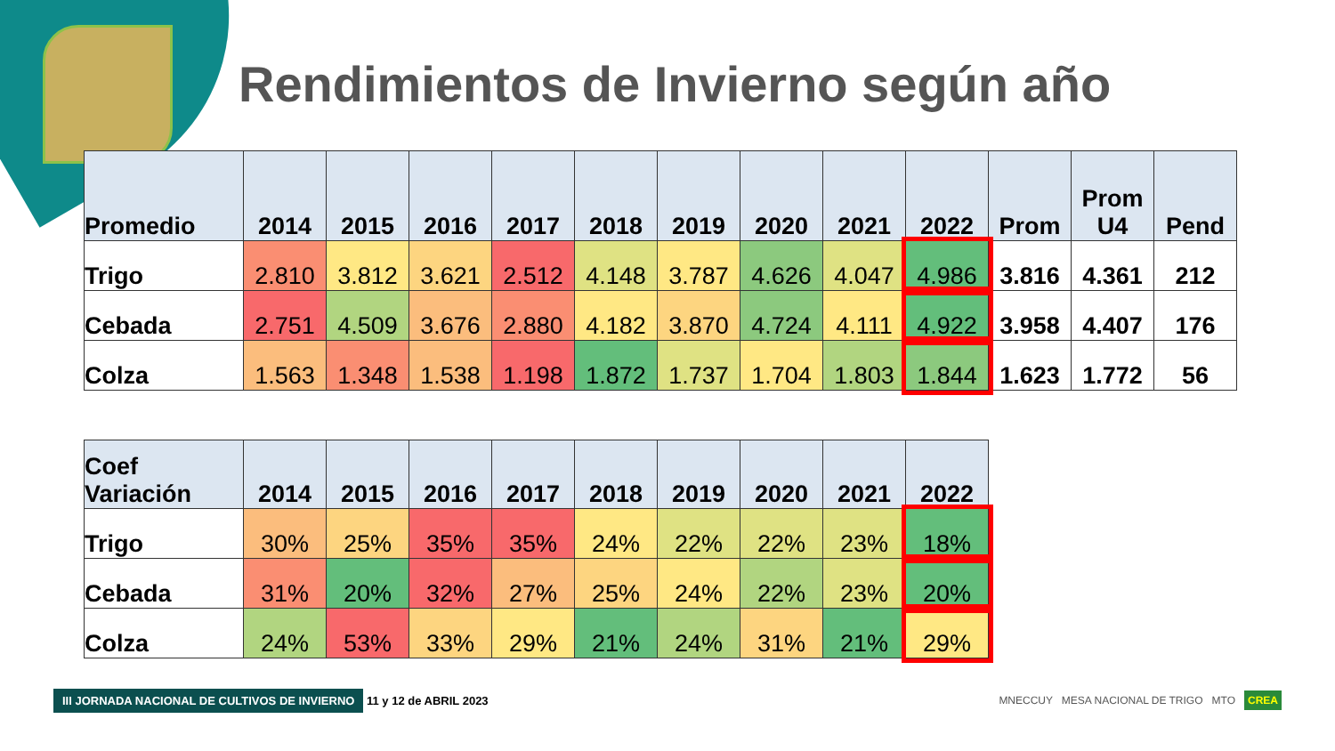Rendimientos de Invierno según año
| Promedio | 2014 | 2015 | 2016 | 2017 | 2018 | 2019 | 2020 | 2021 | 2022 | Prom | Prom U4 | Pend |
| --- | --- | --- | --- | --- | --- | --- | --- | --- | --- | --- | --- | --- |
| Trigo | 2.810 | 3.812 | 3.621 | 2.512 | 4.148 | 3.787 | 4.626 | 4.047 | 4.986 | 3.816 | 4.361 | 212 |
| Cebada | 2.751 | 4.509 | 3.676 | 2.880 | 4.182 | 3.870 | 4.724 | 4.111 | 4.922 | 3.958 | 4.407 | 176 |
| Colza | 1.563 | 1.348 | 1.538 | 1.198 | 1.872 | 1.737 | 1.704 | 1.803 | 1.844 | 1.623 | 1.772 | 56 |
| Coef Variación | 2014 | 2015 | 2016 | 2017 | 2018 | 2019 | 2020 | 2021 | 2022 |
| --- | --- | --- | --- | --- | --- | --- | --- | --- | --- |
| Trigo | 30% | 25% | 35% | 35% | 24% | 22% | 22% | 23% | 18% |
| Cebada | 31% | 20% | 32% | 27% | 25% | 24% | 22% | 23% | 20% |
| Colza | 24% | 53% | 33% | 29% | 21% | 24% | 31% | 21% | 29% |
III JORNADA NACIONAL DE CULTIVOS DE INVIERNO 11 y 12 de ABRIL 2023
MNECCUY MESA NACIONAL DE TRIGO MTO CREA